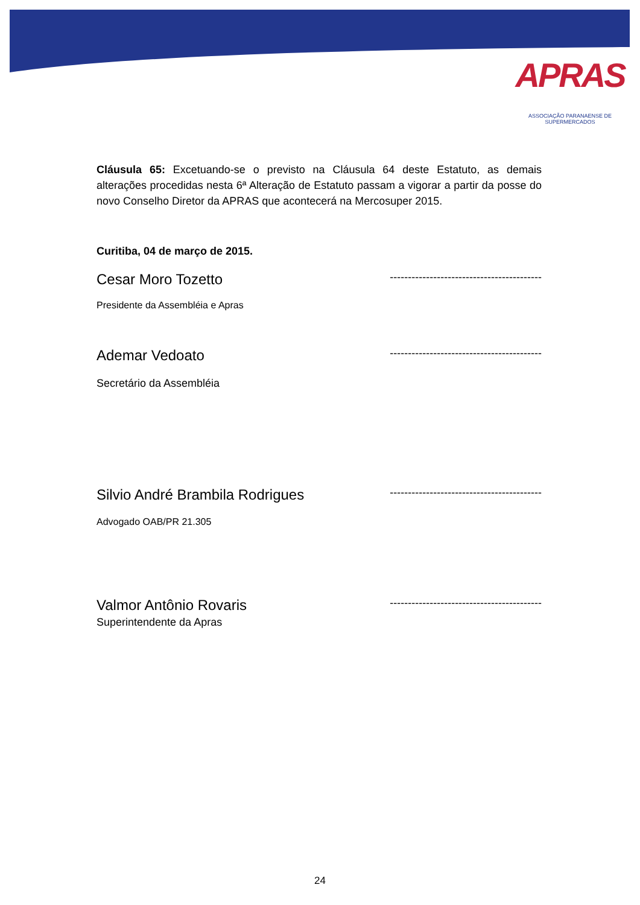APRAS
ASSOCIAÇÃO PARANAENSE DE SUPERMERCADOS
Cláusula 65: Excetuando-se o previsto na Cláusula 64 deste Estatuto, as demais alterações procedidas nesta 6ª Alteração de Estatuto passam a vigorar a partir da posse do novo Conselho Diretor da APRAS que acontecerá na Mercosuper 2015.
Curitiba, 04 de março de 2015.
Cesar Moro Tozetto ------------------------------------------
Presidente da Assembléia e Apras
Ademar Vedoato ------------------------------------------
Secretário da Assembléia
Silvio André Brambila Rodrigues ------------------------------------------
Advogado OAB/PR 21.305
Valmor Antônio Rovaris ------------------------------------------
Superintendente da Apras
24